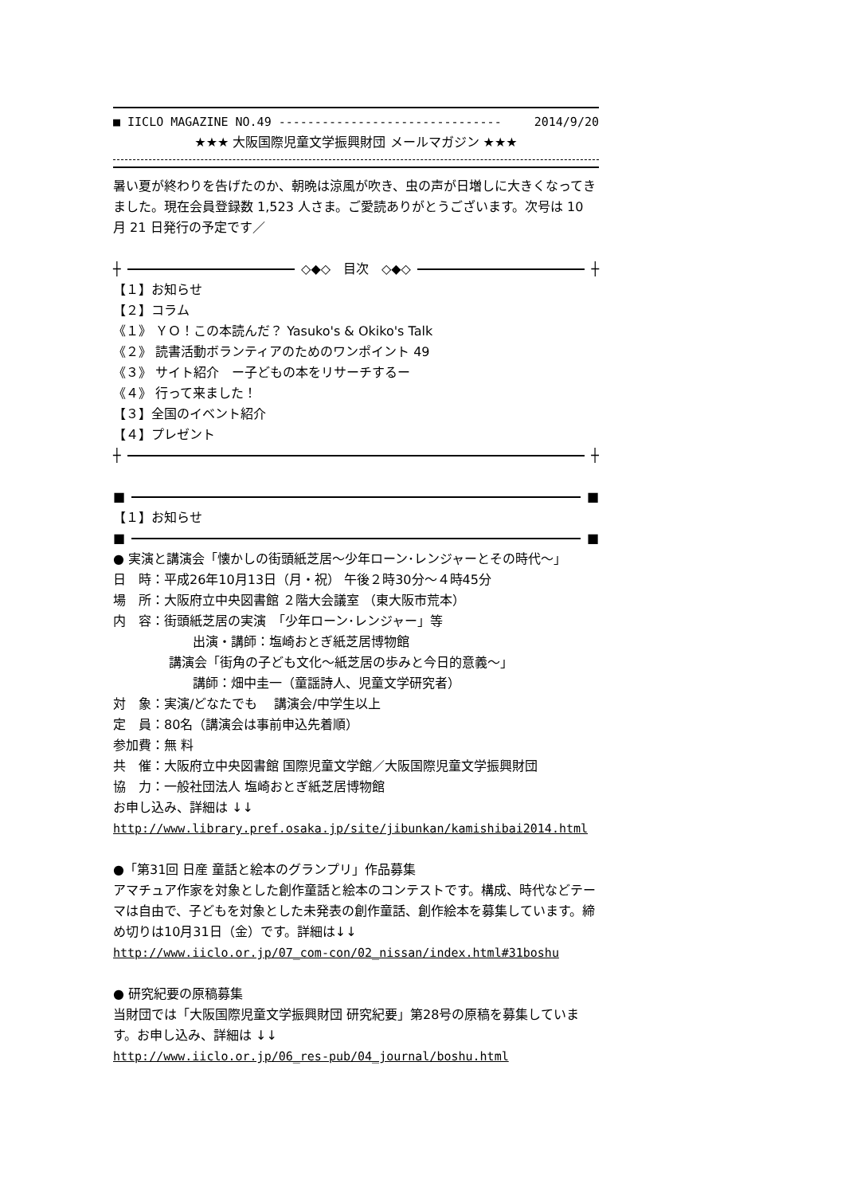■ IICLO MAGAZINE NO.49 ------------------------------- 2014/9/20
★★★ 大阪国際児童文学振興財団 メールマガジン ★★★
暑い夏が終わりを告げたのか、朝晩は涼風が吹き、虫の声が日増しに大きくなってきました。現在会員登録数 1,523 人さま。ご愛読ありがとうございます。次号は 10 月 21 日発行の予定です／
┼ ◇◆◇　目次　◇◆◇ ┼
【１】お知らせ
【２】コラム
《１》 ＹＯ！この本読んだ？ Yasuko's & Okiko's Talk
《２》 読書活動ボランティアのためのワンポイント 49
《３》 サイト紹介　ー子どもの本をリサーチするー
《４》 行って来ました！
【３】全国のイベント紹介
【４】プレゼント
┼ ┼
■ ■
【１】お知らせ
■ ■
● 実演と講演会「懐かしの街頭紙芝居～少年ローン･レンジャーとその時代～」
日　時：平成26年10月13日（月・祝） 午後２時30分～４時45分
場　所：大阪府立中央図書館 ２階大会議室 （東大阪市荒本）
内　容：街頭紙芝居の実演　「少年ローン･レンジャー」等
出演・講師：塩崎おとぎ紙芝居博物館
講演会「街角の子ども文化～紙芝居の歩みと今日的意義～」
講師：畑中圭一（童謡詩人、児童文学研究者）
対　象：実演/どなたでも　 講演会/中学生以上
定　員：80名（講演会は事前申込先着順）
参加費：無 料
共　催：大阪府立中央図書館 国際児童文学館／大阪国際児童文学振興財団
協　力：一般社団法人 塩崎おとぎ紙芝居博物館
お申し込み、詳細は ↓↓
http://www.library.pref.osaka.jp/site/jibunkan/kamishibai2014.html
●「第31回 日産 童話と絵本のグランプリ」作品募集
アマチュア作家を対象とした創作童話と絵本のコンテストです。構成、時代などテーマは自由で、子どもを対象とした未発表の創作童話、創作絵本を募集しています。締め切りは10月31日（金）です。詳細は↓↓
http://www.iiclo.or.jp/07_com-con/02_nissan/index.html#31boshu
● 研究紀要の原稿募集
当財団では「大阪国際児童文学振興財団 研究紀要」第28号の原稿を募集しています。お申し込み、詳細は ↓↓
http://www.iiclo.or.jp/06_res-pub/04_journal/boshu.html